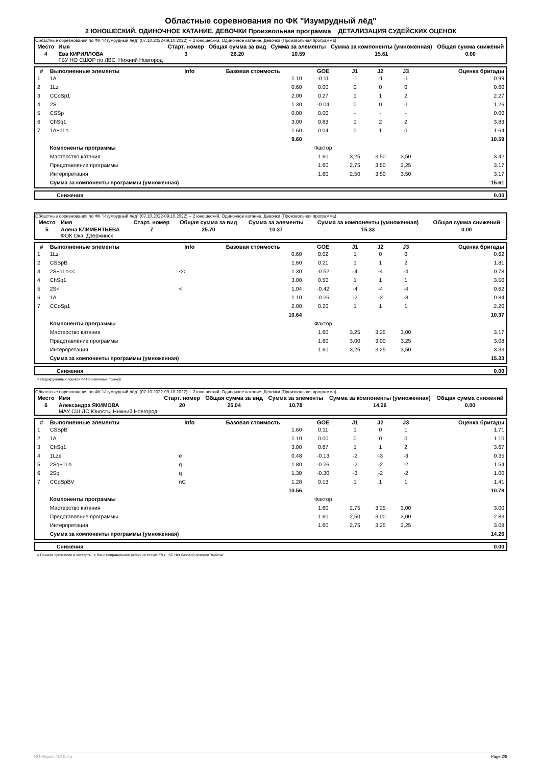Областные соревнования по ФК "Изумрудный лёд"
2 ЮНОШЕСКИЙ. ОДИНОЧНОЕ КАТАНИЕ. ДЕВОЧКИ Произвольная программа ДЕТАЛИЗАЦИЯ СУДЕЙСКИХ ОЦЕНОК
Областные соревнования по ФК "Изумрудный лёд" (07.10.2022-09.10.2022) -- 2 юношеский. Одиночное катание. Девочки (Произвольная программа)
| Место | Имя | Старт. номер | Общая сумма за вид | Сумма за элементы | Сумма за компоненты (умноженная) | Общая сумма снижений |
| --- | --- | --- | --- | --- | --- | --- |
| 4 | Ева КИРИЛЛОВА ГБУ НО СШОР по ЛВС, Нижний Новгород | 3 | 26.20 | 10.59 | 15.61 | 0.00 |
| # | Выполненные элементы | Info | Базовая стоимость | GOE | J1 | J2 | J3 | Оценка бригады |
| --- | --- | --- | --- | --- | --- | --- | --- | --- |
| 1 | 1A | | 1.10 | -0.11 | -1 | -1 | -1 | 0.99 |
| 2 | 1Lz | | 0.60 | 0.00 | 0 | 0 | 0 | 0.60 |
| 3 | CCoSp1 | | 2.00 | 0.27 | 1 | 1 | 2 | 2.27 |
| 4 | 2S | | 1.30 | -0.04 | 0 | 0 | -1 | 1.26 |
| 5 | CSSp | | 0.00 | 0.00 | - | - | - | 0.00 |
| 6 | ChSq1 | | 3.00 | 0.83 | 1 | 2 | 2 | 3.83 |
| 7 | 1A+1Lo | | 1.60 | 0.04 | 0 | 1 | 0 | 1.64 |
| | | | 9.60 | | | | | 10.59 |
| | Компоненты программы | | | Фактор | | | | |
| | Мастерство катания | | | 1.60 | 3,25 | 3,50 | 3,50 | 3.42 |
| | Представление программы | | | 1.60 | 2,75 | 3,50 | 3,25 | 3.17 |
| | Интерпретация | | | 1.60 | 2,50 | 3,50 | 3,50 | 3.17 |
| | Сумма за компоненты программы (умноженная) | | | | | | | 15.61 |
| | Снижения | 0.00 |
Областные соревнования по ФК "Изумрудный лёд" (07.10.2022-09.10.2022) -- 2 юношеский. Одиночное катание. Девочки (Произвольная программа)
| Место | Имя | Старт. номер | Общая сумма за вид | Сумма за элементы | Сумма за компоненты (умноженная) | Общая сумма снижений |
| --- | --- | --- | --- | --- | --- | --- |
| 5 | Алёна КЛИМЕНТЬЕВА ФОК Ока, Дзержинск | 7 | 25.70 | 10.37 | 15.33 | 0.00 |
| # | Выполненные элементы | Info | Базовая стоимость | GOE | J1 | J2 | J3 | Оценка бригады |
| --- | --- | --- | --- | --- | --- | --- | --- | --- |
| 1 | 1Lz | | 0.60 | 0.02 | 1 | 0 | 0 | 0.62 |
| 2 | CSSpB | | 1.60 | 0.21 | 1 | 1 | 2 | 1.81 |
| 3 | 2S+1Lo<< | << | 1.30 | -0.52 | -4 | -4 | -4 | 0.78 |
| 4 | ChSq1 | | 3.00 | 0.50 | 1 | 1 | 1 | 3.50 |
| 5 | 2S< | < | 1.04 | -0.42 | -4 | -4 | -4 | 0.62 |
| 6 | 1A | | 1.10 | -0.26 | -2 | -2 | -3 | 0.84 |
| 7 | CCoSp1 | | 2.00 | 0.20 | 1 | 1 | 1 | 2.20 |
| | | | 10.64 | | | | | 10.37 |
| | Компоненты программы | | | Фактор | | | | |
| | Мастерство катания | | | 1.60 | 3,25 | 3,25 | 3,00 | 3.17 |
| | Представление программы | | | 1.60 | 3,00 | 3,00 | 3,25 | 3.08 |
| | Интерпретация | | | 1.60 | 3,25 | 3,25 | 3,50 | 3.33 |
| | Сумма за компоненты программы (умноженная) | | | | | | | 15.33 |
| | Снижения | 0.00 |
< Недокрученный прыжок << Пониженный прыжок
Областные соревнования по ФК "Изумрудный лёд" (07.10.2022-09.10.2022) -- 2 юношеский. Одиночное катание. Девочки (Произвольная программа)
| Место | Имя | Старт. номер | Общая сумма за вид | Сумма за элементы | Сумма за компоненты (умноженная) | Общая сумма снижений |
| --- | --- | --- | --- | --- | --- | --- |
| 6 | Александра ЯКИМОВА МАУ СШ ДС Юность, Нижний Новгород | 20 | 25.04 | 10.78 | 14.26 | 0.00 |
| # | Выполненные элементы | Info | Базовая стоимость | GOE | J1 | J2 | J3 | Оценка бригады |
| --- | --- | --- | --- | --- | --- | --- | --- | --- |
| 1 | CSSpB | | 1.60 | 0.11 | 1 | 0 | 1 | 1.71 |
| 2 | 1A | | 1.10 | 0.00 | 0 | 0 | 0 | 1.10 |
| 3 | ChSq1 | | 3.00 | 0.67 | 1 | 1 | 2 | 3.67 |
| 4 | 1Lze | e | 0.48 | -0.13 | -2 | -3 | -3 | 0.35 |
| 5 | 2Sq+1Lo | q | 1.80 | -0.26 | -2 | -2 | -2 | 1.54 |
| 6 | 2Sq | q | 1.30 | -0.30 | -3 | -2 | -2 | 1.00 |
| 7 | CCoSpBV | nC | 1.28 | 0.13 | 1 | 1 | 1 | 1.41 |
| | | | 10.56 | | | | | 10.78 |
| | Компоненты программы | | | Фактор | | | | |
| | Мастерство катания | | | 1.60 | 2,75 | 3,25 | 3,00 | 3.00 |
| | Представление программы | | | 1.60 | 2,50 | 3,00 | 3,00 | 2.83 |
| | Интерпретация | | | 1.60 | 2,75 | 3,25 | 3,25 | 3.08 |
| | Сумма за компоненты программы (умноженная) | | | | | | | 14.26 |
| | Снижения | 0.00 |
q Прыжок приземлён в четверть e Явно неправильное ребро на толчке F/Lz nC Нет базовой позиции 'либела'
RU-Report 73A 0.0.5 Page 2/8